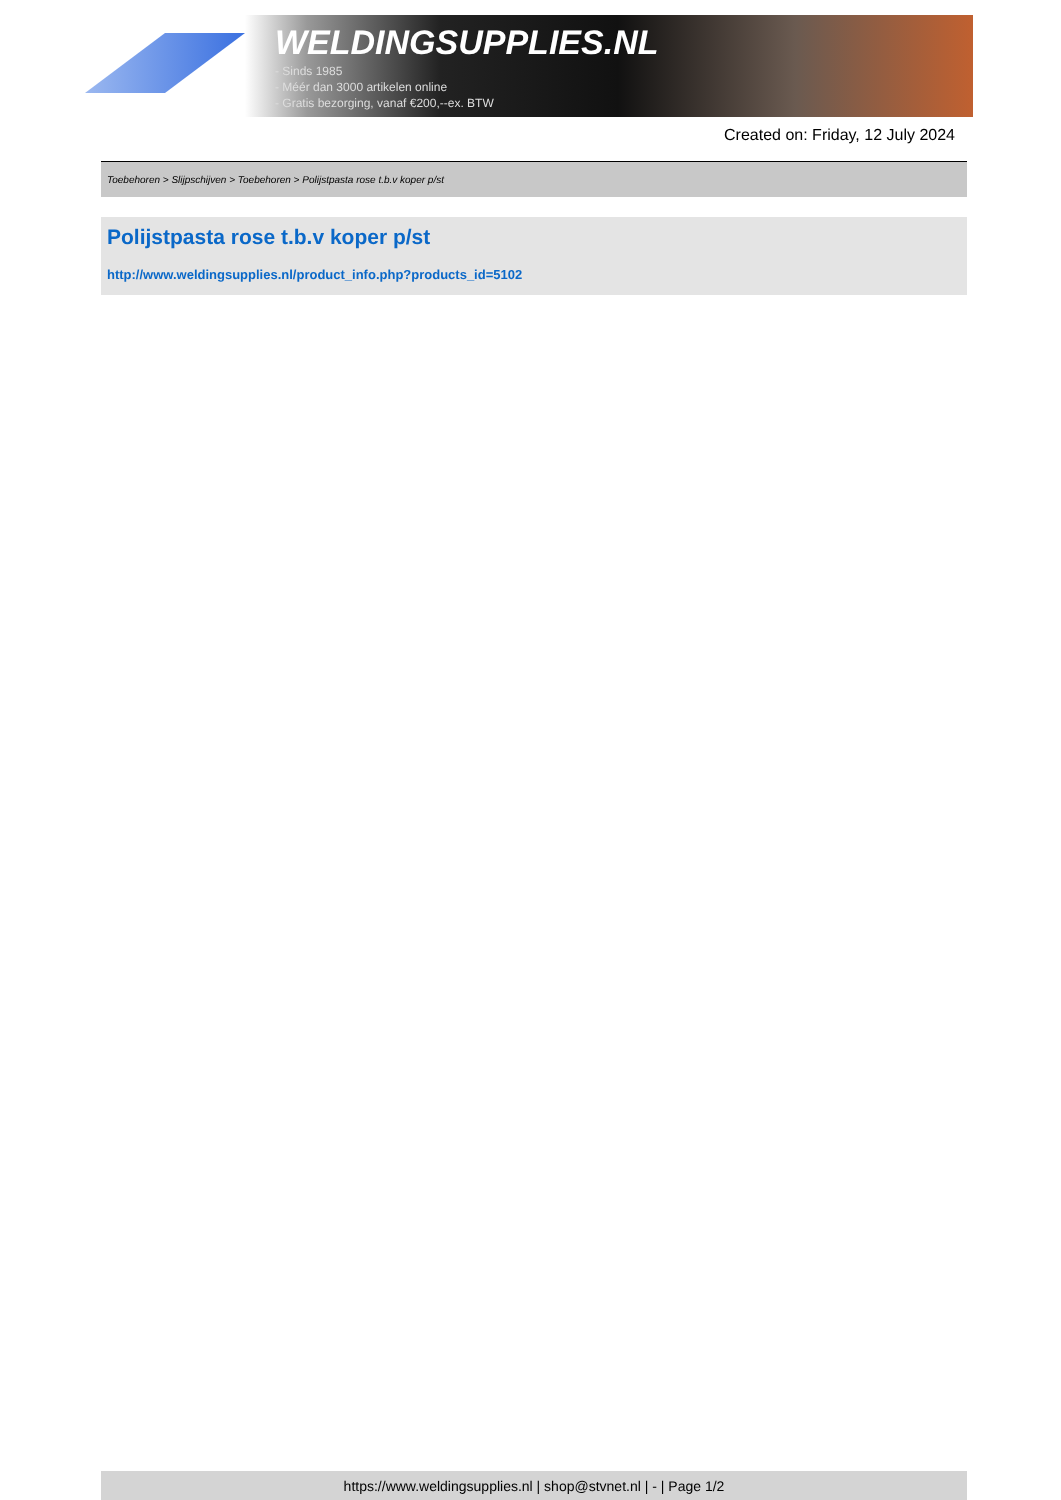WELDINGSUPPLIES.NL
- Sinds 1985
- Méér dan 3000 artikelen online
- Gratis bezorging, vanaf €200,--ex. BTW
Created on: Friday, 12 July 2024
Toebehoren > Slijpschijven > Toebehoren > Polijstpasta rose t.b.v koper p/st
Polijstpasta rose t.b.v koper p/st
http://www.weldingsupplies.nl/product_info.php?products_id=5102
https://www.weldingsupplies.nl | shop@stvnet.nl | - | Page 1/2